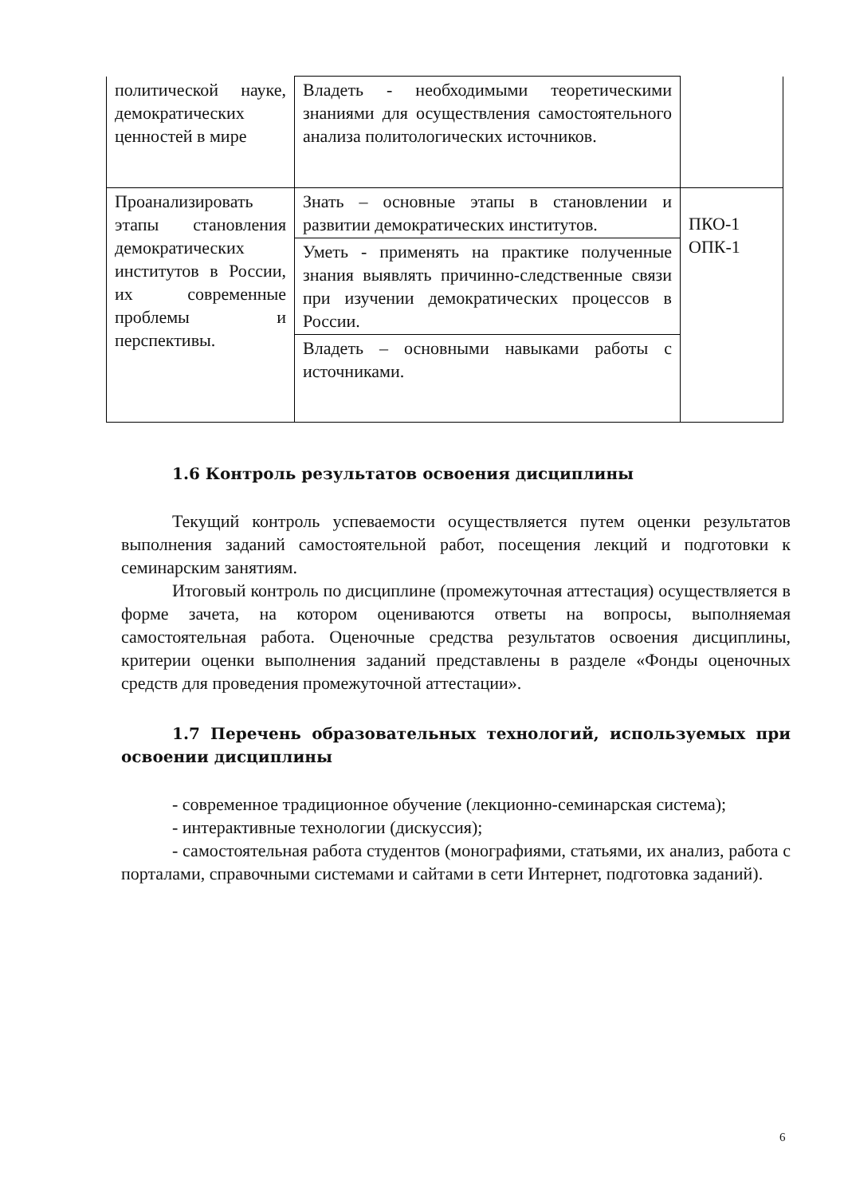| политической науке, демократических ценностей в мире | Владеть - необходимыми теоретическими знаниями для осуществления самостоятельного анализа политологических источников. | |
| Проанализировать этапы становления демократических институтов в России, их современные проблемы и перспективы. | Знать – основные этапы в становлении и развитии демократических институтов. | ПКО-1 ОПК-1 |
| | Уметь - применять на практике полученные знания выявлять причинно-следственные связи при изучении демократических процессов в России. | |
| | Владеть – основными навыками работы с источниками. | |
1.6 Контроль результатов освоения дисциплины
Текущий контроль успеваемости осуществляется путем оценки результатов выполнения заданий самостоятельной работ, посещения лекций и подготовки к семинарским занятиям.
Итоговый контроль по дисциплине (промежуточная аттестация) осуществляется в форме зачета, на котором оцениваются ответы на вопросы, выполняемая самостоятельная работа. Оценочные средства результатов освоения дисциплины, критерии оценки выполнения заданий представлены в разделе «Фонды оценочных средств для проведения промежуточной аттестации».
1.7 Перечень образовательных технологий, используемых при освоении дисциплины
- современное традиционное обучение (лекционно-семинарская система);
- интерактивные технологии (дискуссия);
- самостоятельная работа студентов (монографиями, статьями, их анализ, работа с порталами, справочными системами и сайтами в сети Интернет, подготовка заданий).
6